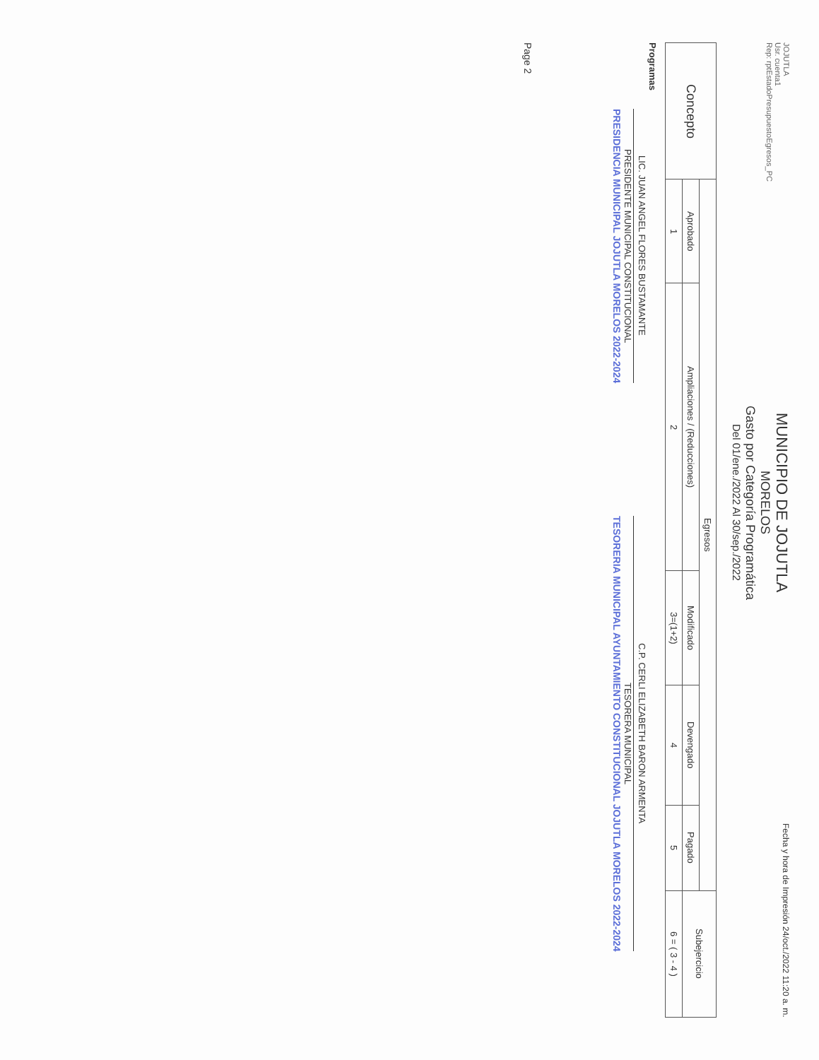JOJUTLA
Usr. cuenta1
Rep: rptEstadoPresupuestoEgresos_PC
MUNICIPIO DE JOJUTLA
MORELOS
Gasto por Categoría Programática
Del 01/ene./2022 Al 30/sep./2022
Fecha y hora de Impresión 24/oct./2022 11:20 a. m.
| Concepto | Egresos | | | | | Subejercicio |
| --- | --- | --- | --- | --- | --- | --- |
| | Aprobado | Ampliaciones / (Reducciones) | Modificado | Devengado | Pagado | |
| | 1 | 2 | 3=(1+2) | 4 | 5 | 6 = ( 3 - 4 ) |
Programas
LIC. JUAN ANGEL FLORES BUSTAMANTE
PRESIDENTE MUNICIPAL CONSTITUCIONAL
PRESIDENCIA MUNICIPAL JOJUTLA MORELOS 2022-2024
C.P. CERLI ELIZABETH BARON ARMENTA
TESORERA MUNICIPAL
TESORERIA MUNICIPAL AYUNTAMIENTO CONSTITUCIONAL JOJUTLA MORELOS 2022-2024
Page 2